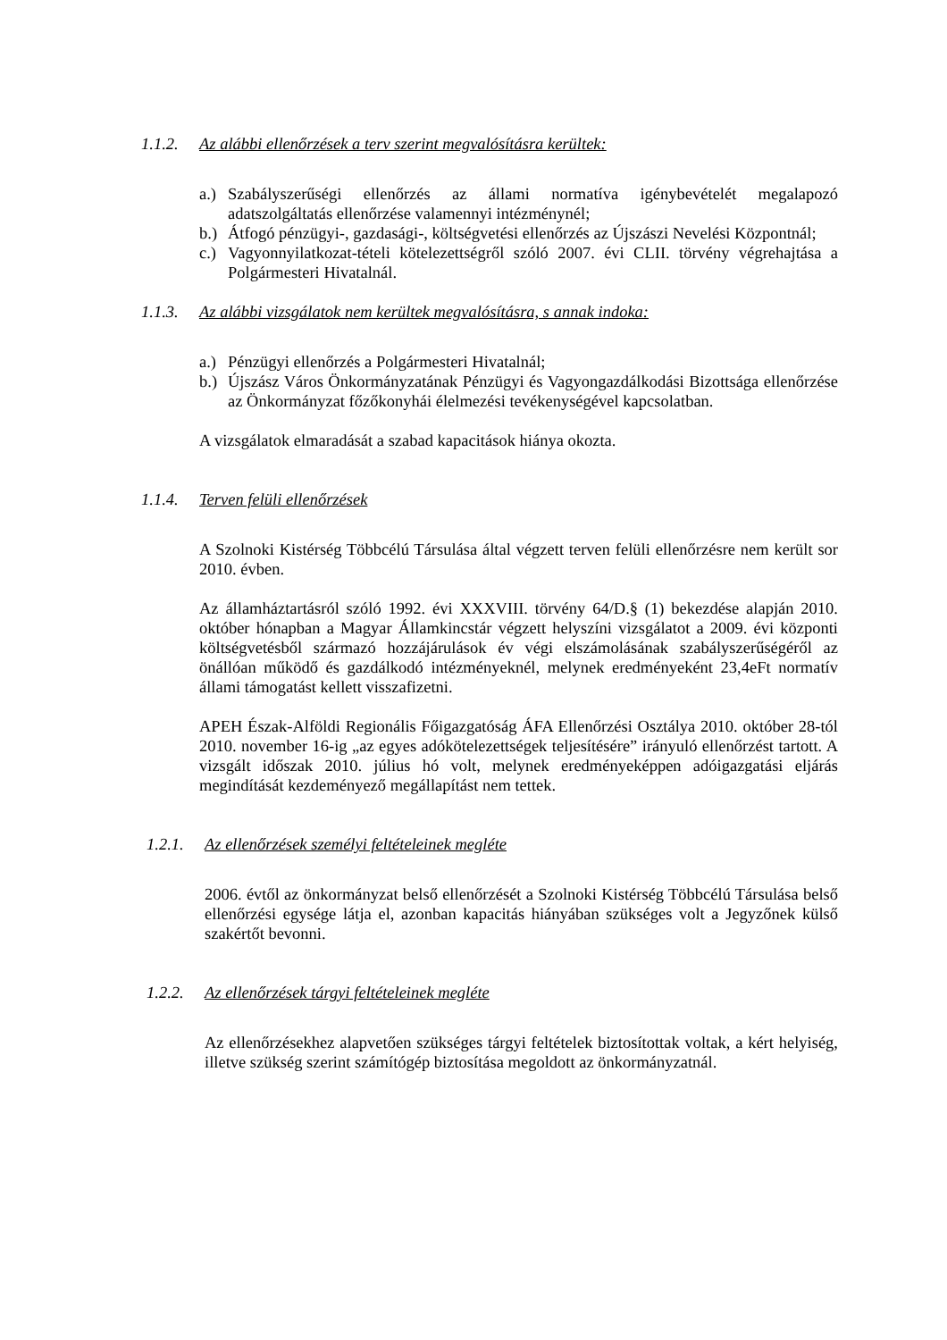1.1.2. Az alábbi ellenőrzések a terv szerint megvalósításra kerültek:
a.) Szabályszerűségi ellenőrzés az állami normatíva igénybevételét megalapozó adatszolgáltatás ellenőrzése valamennyi intézménynél;
b.) Átfogó pénzügyi-, gazdasági-, költségvetési ellenőrzés az Újszászi Nevelési Központnál;
c.) Vagyonnyilatkozat-tételi kötelezettségről szóló 2007. évi CLII. törvény végrehajtása a Polgármesteri Hivatalnál.
1.1.3. Az alábbi vizsgálatok nem kerültek megvalósításra, s annak indoka:
a.) Pénzügyi ellenőrzés a Polgármesteri Hivatalnál;
b.) Újszász Város Önkormányzatának Pénzügyi és Vagyongazdálkodási Bizottsága ellenőrzése az Önkormányzat főzőkonyhái élelmezési tevékenységével kapcsolatban.
A vizsgálatok elmaradását a szabad kapacitások hiánya okozta.
1.1.4. Terven felüli ellenőrzések
A Szolnoki Kistérség Többcélú Társulása által végzett terven felüli ellenőrzésre nem került sor 2010. évben.
Az államháztartásról szóló 1992. évi XXXVIII. törvény 64/D.§ (1) bekezdése alapján 2010. október hónapban a Magyar Államkincstár végzett helyszíni vizsgálatot a 2009. évi központi költségvetésből származó hozzájárulások év végi elszámolásának szabályszerűségéről az önállóan működő és gazdálkodó intézményeknél, melynek eredményeként 23,4eFt normatív állami támogatást kellett visszafizetni.
APEH Észak-Alföldi Regionális Főigazgatóság ÁFA Ellenőrzési Osztálya 2010. október 28-tól 2010. november 16-ig „az egyes adókötelezettségek teljesítésére” irányuló ellenőrzést tartott. A vizsgált időszak 2010. július hó volt, melynek eredményeképpen adóigazgatási eljárás megindítását kezdeményező megállapítást nem tettek.
1.2.1. Az ellenőrzések személyi feltételeinek megléte
2006. évtől az önkormányzat belső ellenőrzését a Szolnoki Kistérség Többcélú Társulása belső ellenőrzési egysége látja el, azonban kapacitás hiányában szükséges volt a Jegyzőnek külső szakértőt bevonni.
1.2.2. Az ellenőrzések tárgyi feltételeinek megléte
Az ellenőrzésekhez alapvetően szükséges tárgyi feltételek biztosítottak voltak, a kért helyiség, illetve szükség szerint számítógép biztosítása megoldott az önkormányzatnál.